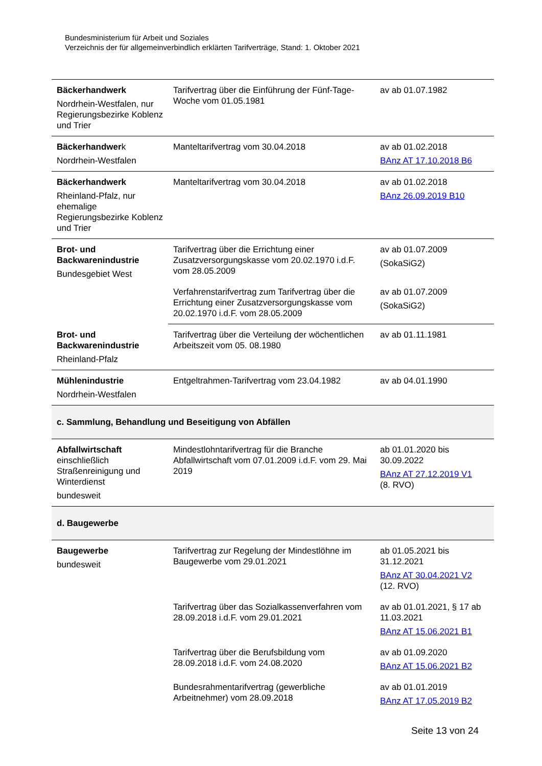Bundesministerium für Arbeit und Soziales
Verzeichnis der für allgemeinverbindlich erklärten Tarifverträge, Stand: 1. Oktober 2021
| Bäckerhandwerk Nordrhein-Westfalen, nur Regierungsbezirke Koblenz und Trier | Tarifvertrag über die Einführung der Fünf-Tage-Woche vom 01.05.1981 | av ab 01.07.1982 |
| Bäckerhandwer k Nordrhein-Westfalen | Manteltarifvertrag vom 30.04.2018 | av ab 01.02.2018 BAnz AT 17.10.2018 B6 |
| Bäckerhandwerk Rheinland-Pfalz, nur ehemalige Regierungsbezirke Koblenz und Trier | Manteltarifvertrag vom 30.04.2018 | av ab 01.02.2018 BAnz 26.09.2019 B10 |
| Brot- und Backwarenindustrie Bundesgebiet West | Tarifvertrag über die Errichtung einer Zusatzversorgungskasse vom 20.02.1970 i.d.F. vom 28.05.2009 | av ab 01.07.2009 (SokaSiG2) |
| | Verfahrenstarifvertrag zum Tarifvertrag über die Errichtung einer Zusatzversorgungskasse vom 20.02.1970 i.d.F. vom 28.05.2009 | av ab 01.07.2009 (SokaSiG2) |
| Brot- und Backwarenindustrie Rheinland-Pfalz | Tarifvertrag über die Verteilung der wöchentlichen Arbeitszeit vom 05. 08.1980 | av ab 01.11.1981 |
| Mühlenindustrie Nordrhein-Westfalen | Entgeltrahmen-Tarifvertrag vom 23.04.1982 | av ab 04.01.1990 |
| c. Sammlung, Behandlung und Beseitigung von Abfällen | | |
| Abfallwirtschaft einschließlich Straßenreinigung und Winterdienst bundesweit | Mindestlohntarifvertrag für die Branche Abfallwirtschaft vom 07.01.2009 i.d.F. vom 29. Mai 2019 | ab 01.01.2020 bis 30.09.2022 BAnz AT 27.12.2019 V1 (8. RVO) |
| d. Baugewerbe | | |
| Baugewerbe bundesweit | Tarifvertrag zur Regelung der Mindestlöhne im Baugewerbe vom 29.01.2021 | ab 01.05.2021 bis 31.12.2021 BAnz AT 30.04.2021 V2 (12. RVO) |
| | Tarifvertrag über das Sozialkassenverfahren vom 28.09.2018 i.d.F. vom 29.01.2021 | av ab 01.01.2021, § 17 ab 11.03.2021 BAnz AT 15.06.2021 B1 |
| | Tarifvertrag über die Berufsbildung vom 28.09.2018 i.d.F. vom 24.08.2020 | av ab 01.09.2020 BAnz AT 15.06.2021 B2 |
| | Bundesrahmentarifvertrag (gewerbliche Arbeitnehmer) vom 28.09.2018 | av ab 01.01.2019 BAnz AT 17.05.2019 B2 |
Seite 13 von 24